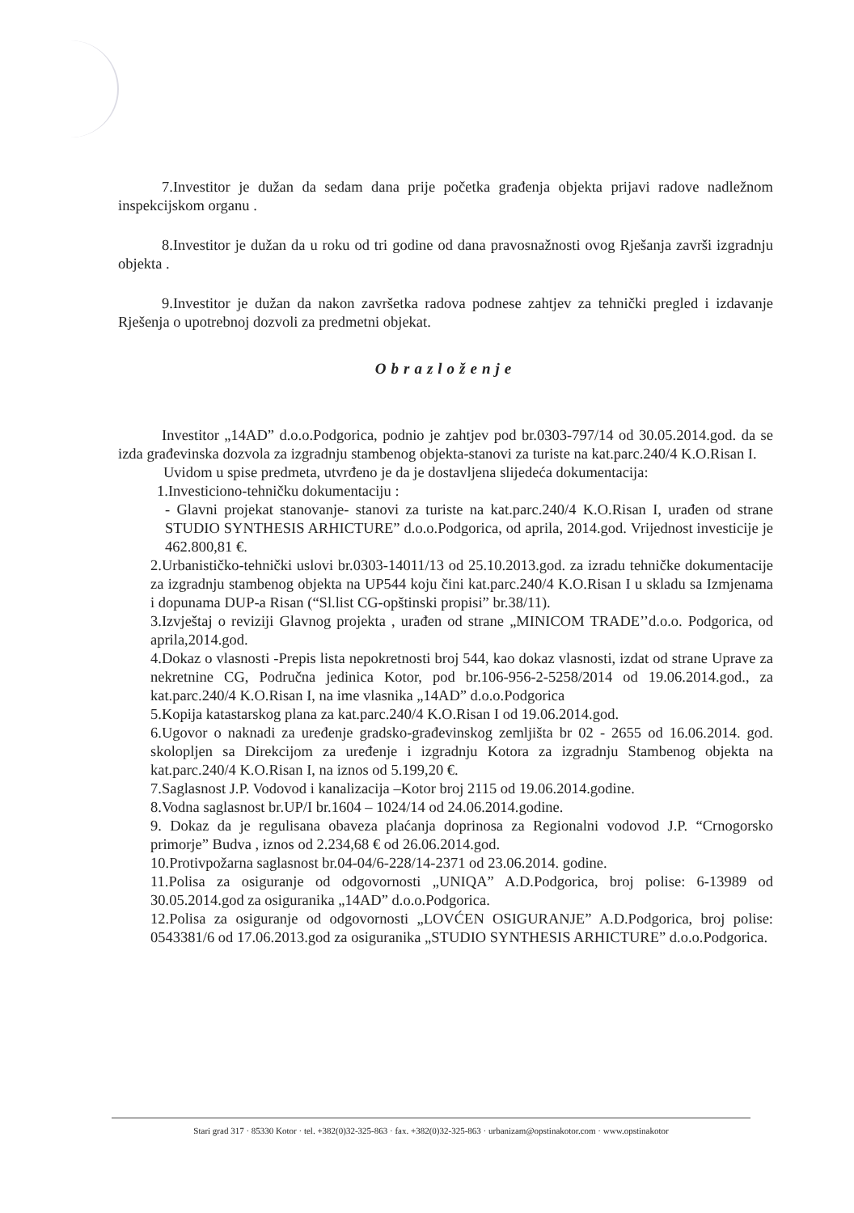7.Investitor je dužan da sedam dana prije početka građenja objekta prijavi radove nadležnom inspekcijskom organu .
8.Investitor je dužan da u roku od tri godine od dana pravosnažnosti ovog Rješanja završi izgradnju objekta .
9.Investitor je dužan da nakon završetka radova podnese zahtjev za tehnički pregled i izdavanje Rješenja o upotrebnoj dozvoli za predmetni objekat.
Obrazloženje
Investitor „14AD” d.o.o.Podgorica, podnio je zahtjev pod br.0303-797/14 od 30.05.2014.god. da se izda građevinska dozvola za izgradnju stambenog objekta-stanovi za turiste na kat.parc.240/4 K.O.Risan I.
Uvidom u spise predmeta, utvrđeno je da je dostavljena slijedeća dokumentacija:
1.Investiciono-tehničku dokumentaciju :
- Glavni projekat stanovanje- stanovi za turiste na kat.parc.240/4 K.O.Risan I, urađen od strane STUDIO SYNTHESIS ARHICTURE” d.o.o.Podgorica, od aprila, 2014.god. Vrijednost investicije je 462.800,81 €.
2.Urbanističko-tehnički uslovi br.0303-14011/13 od 25.10.2013.god. za izradu tehničke dokumentacije za izgradnju stambenog objekta na UP544 koju čini kat.parc.240/4 K.O.Risan I u skladu sa Izmjenama i dopunama DUP-a Risan (“Sl.list CG-opštinski propisi” br.38/11).
3.Izvještaj o reviziji Glavnog projekta , urađen od strane „MINICOM TRADE’’d.o.o. Podgorica, od aprila,2014.god.
4.Dokaz o vlasnosti -Prepis lista nepokretnosti broj 544, kao dokaz vlasnosti, izdat od strane Uprave za nekretnine CG, Područna jedinica Kotor, pod br.106-956-2-5258/2014 od 19.06.2014.god., za kat.parc.240/4 K.O.Risan I, na ime vlasnika „14AD” d.o.o.Podgorica
5.Kopija katastarskog plana za kat.parc.240/4 K.O.Risan I od 19.06.2014.god.
6.Ugovor o naknadi za uređenje gradsko-građevinskog zemljišta br 02 - 2655 od 16.06.2014. god. skolopljen sa Direkcijom za uređenje i izgradnju Kotora za izgradnju Stambenog objekta na kat.parc.240/4 K.O.Risan I, na iznos od 5.199,20 €.
7.Saglasnost J.P. Vodovod i kanalizacija –Kotor broj 2115 od 19.06.2014.godine.
8.Vodna saglasnost br.UP/I br.1604 – 1024/14 od 24.06.2014.godine.
9. Dokaz da je regulisana obaveza plaćanja doprinosa za Regionalni vodovod J.P. “Crnogorsko primorje” Budva , iznos od 2.234,68 € od 26.06.2014.god.
10.Protivpožarna saglasnost br.04-04/6-228/14-2371 od 23.06.2014. godine.
11.Polisa za osiguranje od odgovornosti „UNIQA” A.D.Podgorica, broj polise: 6-13989 od 30.05.2014.god za osiguranika „14AD” d.o.o.Podgorica.
12.Polisa za osiguranje od odgovornosti „LOVĆEN OSIGURANJE” A.D.Podgorica, broj polise: 0543381/6 od 17.06.2013.god za osiguranika „STUDIO SYNTHESIS ARHICTURE” d.o.o.Podgorica.
Stari grad 317 · 85330 Kotor · tel. +382(0)32-325-863 · fax. +382(0)32-325-863 · urbanizam@opstinakotor.com · www.opstinakotor